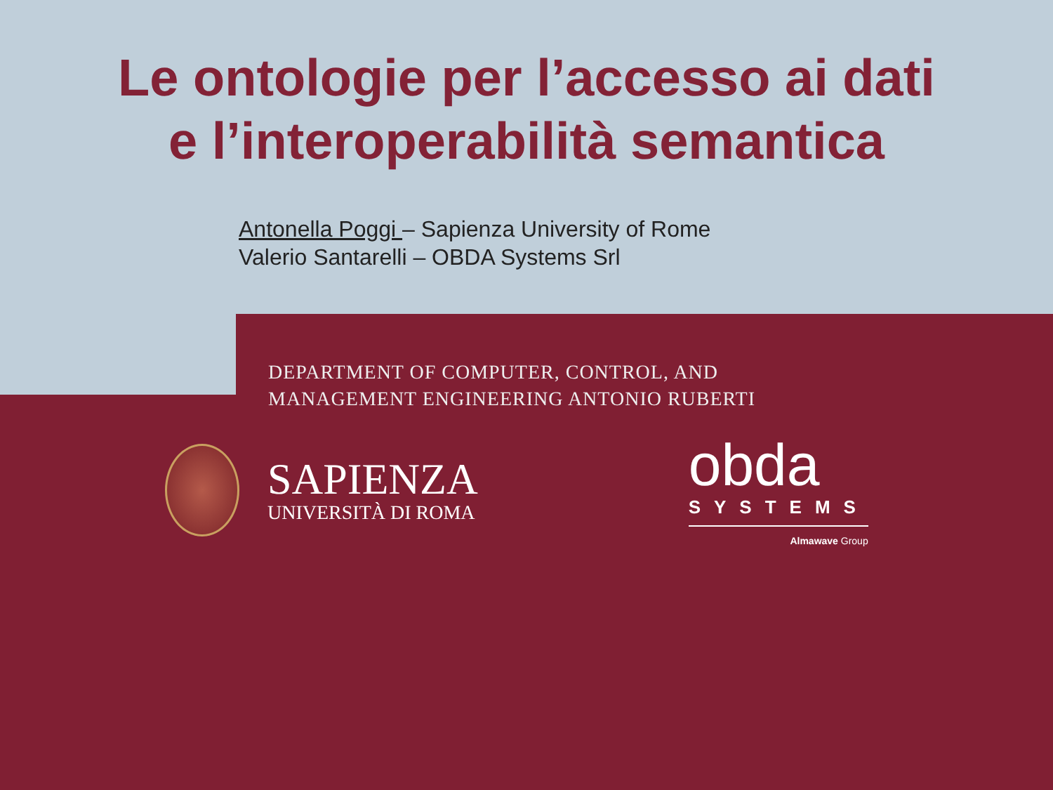Le ontologie per l’accesso ai dati
e l’interoperabilità semantica
Antonella Poggi – Sapienza University of Rome
Valerio Santarelli – OBDA Systems Srl
DEPARTMENT OF COMPUTER, CONTROL, AND
MANAGEMENT ENGINEERING ANTONIO RUBERTI
SAPIENZA
UNIVERSITÀ DI ROMA
obda
SYSTEMS
Almawave Group